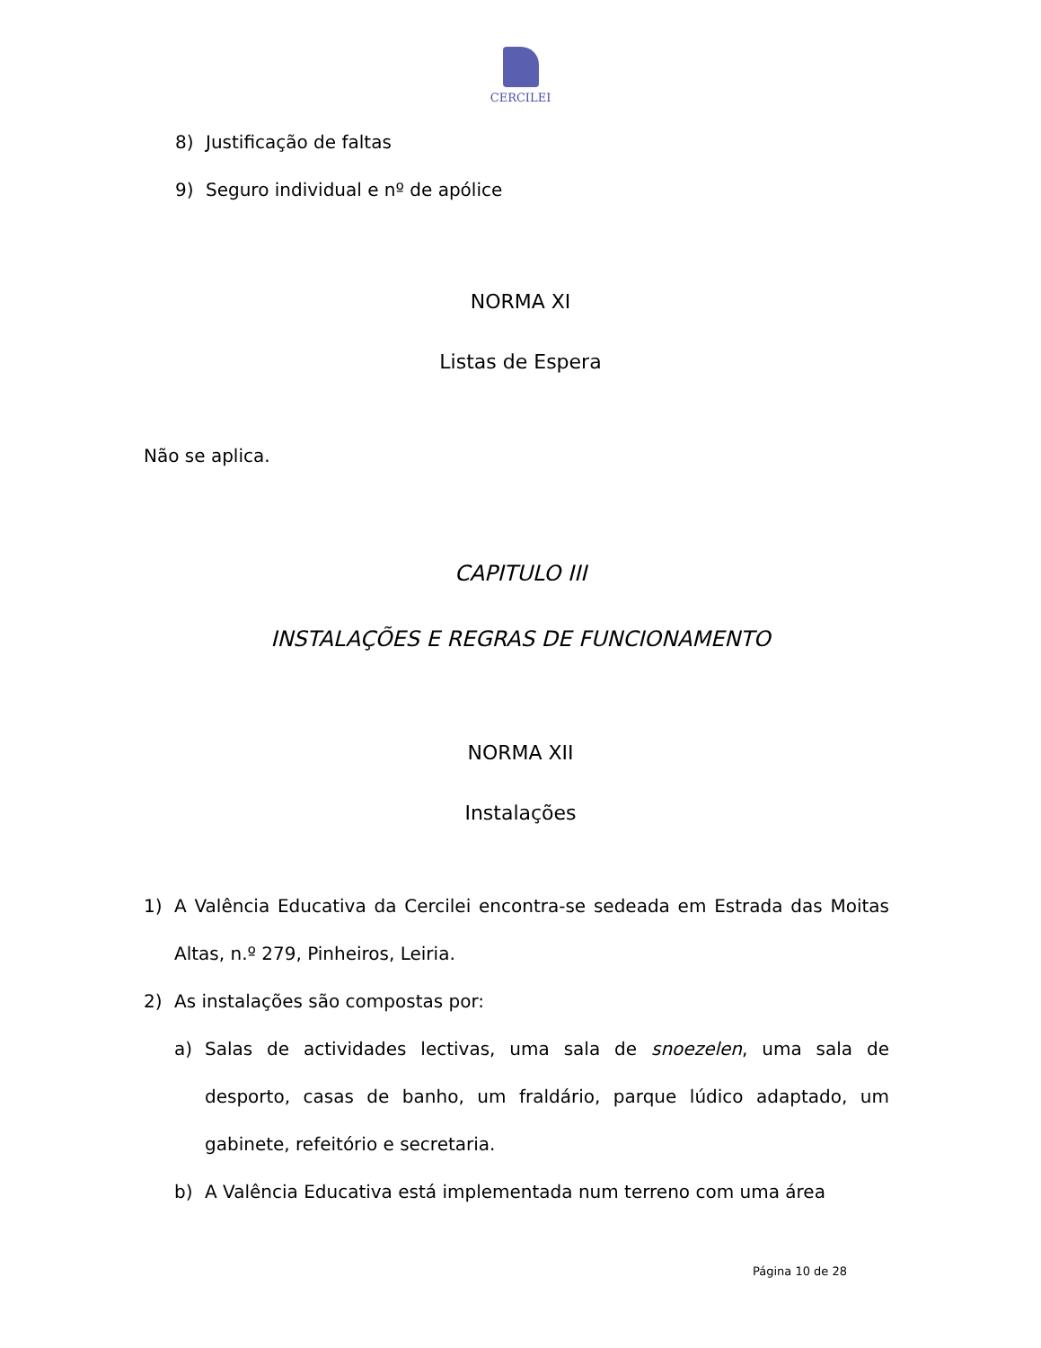CERCILEI
8) Justificação de faltas
9) Seguro individual e nº de apólice
NORMA XI
Listas de Espera
Não se aplica.
CAPITULO III
INSTALAÇÕES E REGRAS DE FUNCIONAMENTO
NORMA XII
Instalações
1) A Valência Educativa da Cercilei encontra-se sedeada em Estrada das Moitas Altas, n.º 279, Pinheiros, Leiria.
2) As instalações são compostas por:
a) Salas de actividades lectivas, uma sala de snoezelen, uma sala de desporto, casas de banho, um fraldário, parque lúdico adaptado, um gabinete, refeitório e secretaria.
b) A Valência Educativa está implementada num terreno com uma área
Página 10 de 28